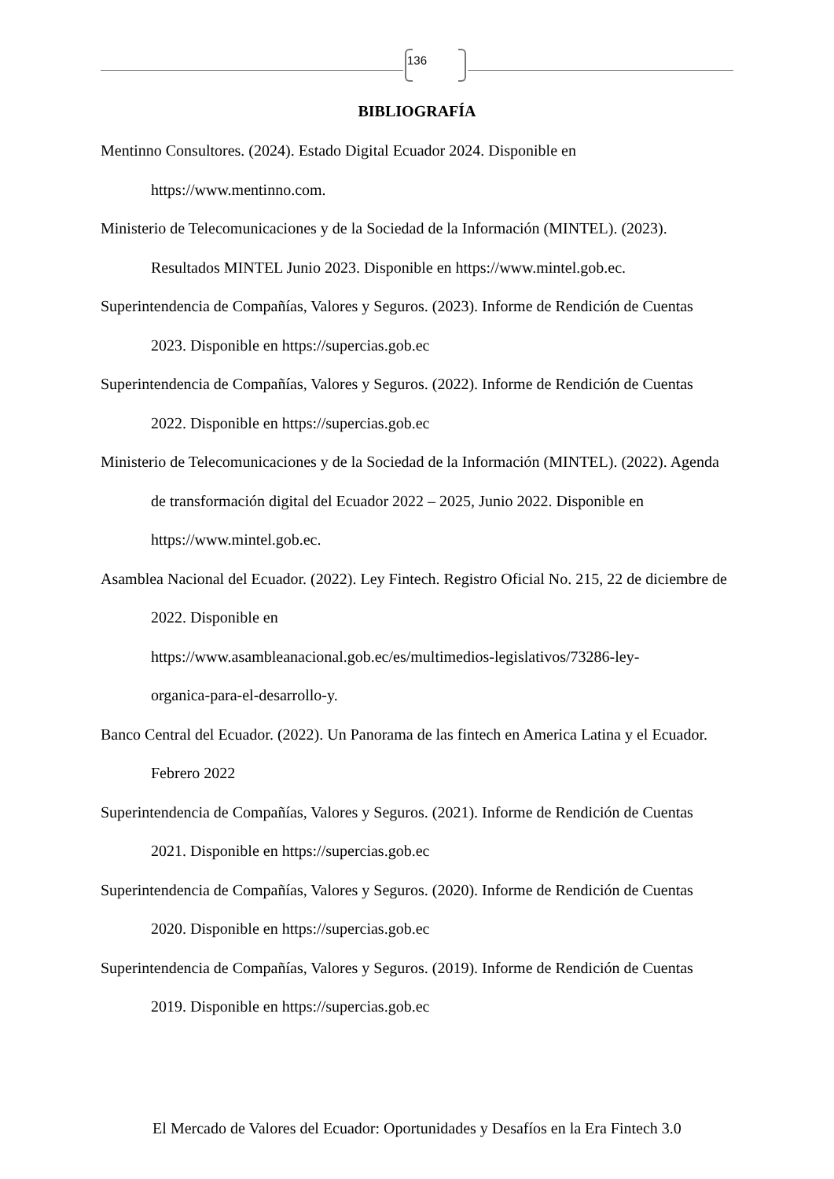136
BIBLIOGRAFÍA
Mentinno Consultores. (2024). Estado Digital Ecuador 2024. Disponible en https://www.mentinno.com.
Ministerio de Telecomunicaciones y de la Sociedad de la Información (MINTEL). (2023). Resultados MINTEL Junio 2023. Disponible en https://www.mintel.gob.ec.
Superintendencia de Compañías, Valores y Seguros. (2023). Informe de Rendición de Cuentas 2023. Disponible en https://supercias.gob.ec
Superintendencia de Compañías, Valores y Seguros. (2022). Informe de Rendición de Cuentas 2022. Disponible en https://supercias.gob.ec
Ministerio de Telecomunicaciones y de la Sociedad de la Información (MINTEL). (2022). Agenda de transformación digital del Ecuador 2022 – 2025, Junio 2022. Disponible en https://www.mintel.gob.ec.
Asamblea Nacional del Ecuador. (2022). Ley Fintech. Registro Oficial No. 215, 22 de diciembre de 2022. Disponible en
https://www.asambleanacional.gob.ec/es/multimedios-legislativos/73286-ley-
organica-para-el-desarrollo-y.
Banco Central del Ecuador. (2022). Un Panorama de las fintech en America Latina y el Ecuador. Febrero 2022
Superintendencia de Compañías, Valores y Seguros. (2021). Informe de Rendición de Cuentas 2021. Disponible en https://supercias.gob.ec
Superintendencia de Compañías, Valores y Seguros. (2020). Informe de Rendición de Cuentas 2020. Disponible en https://supercias.gob.ec
Superintendencia de Compañías, Valores y Seguros. (2019). Informe de Rendición de Cuentas 2019. Disponible en https://supercias.gob.ec
El Mercado de Valores del Ecuador: Oportunidades y Desafíos en la Era Fintech 3.0